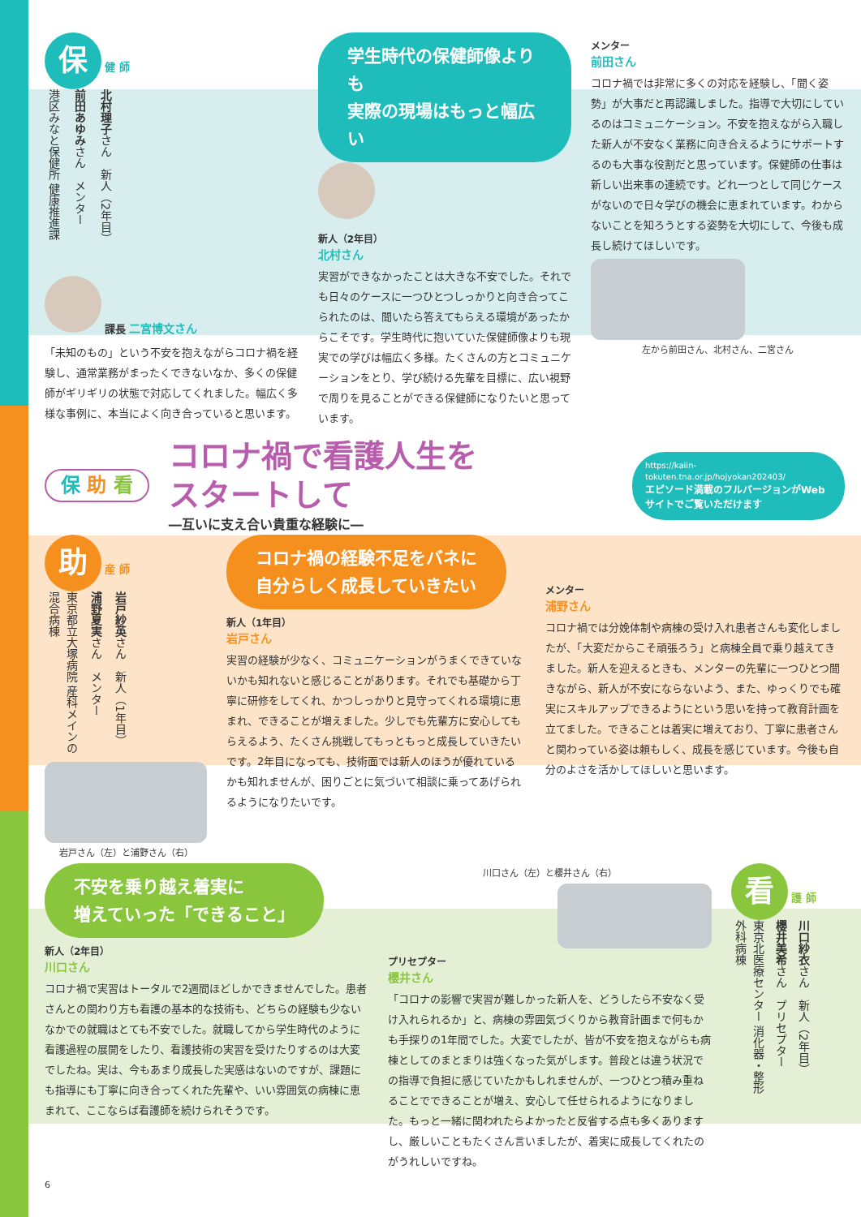保 健 師
港区みなと保健所 健康推進課
前田あゆみさん　メンター
北村理子さん　新人（2年目）
課長 二宮博文さん
「未知のもの」という不安を抱えながらコロナ禍を経験し、通常業務がまったくできないなか、多くの保健師がギリギリの状態で対応してくれました。幅広く多様な事例に、本当によく向き合っていると思います。
学生時代の保健師像よりも
実際の現場はもっと幅広い
新人（2年目）
北村さん
実習ができなかったことは大きな不安でした。それでも日々のケースに一つひとつしっかりと向き合ってこられたのは、聞いたら答えてもらえる環境があったからこそです。学生時代に抱いていた保健師像よりも現実での学びは幅広く多様。たくさんの方とコミュニケーションをとり、学び続ける先輩を目標に、広い視野で周りを見ることができる保健師になりたいと思っています。
メンター
前田さん
コロナ禍では非常に多くの対応を経験し、「聞く姿勢」が大事だと再認識しました。指導で大切にしているのはコミュニケーション。不安を抱えながら入職した新人が不安なく業務に向き合えるようにサポートするのも大事な役割だと思っています。保健師の仕事は新しい出来事の連続です。どれ一つとして同じケースがないので日々学びの機会に恵まれています。わからないことを知ろうとする姿勢を大切にして、今後も成長し続けてほしいです。
左から前田さん、北村さん、二宮さん
保 助 看
コロナ禍で看護人生を
スタートして
―互いに支え合い貴重な経験に―
https://kaiin-tokuten.tna.or.jp/hojyokan202403/
エピソード満載のフルバージョンがWebサイトでご覧いただけます
助 産 師
東京都立大塚病院 産科メインの混合病棟
浦野夏実さん　メンター
岩戸紗英さん　新人（1年目）
岩戸さん（左）と浦野さん（右）
コロナ禍の経験不足をバネに
自分らしく成長していきたい
新人（1年目）
岩戸さん
実習の経験が少なく、コミュニケーションがうまくできていないかも知れないと感じることがあります。それでも基礎から丁寧に研修をしてくれ、かつしっかりと見守ってくれる環境に恵まれ、できることが増えました。少しでも先輩方に安心してもらえるよう、たくさん挑戦してもっともっと成長していきたいです。2年目になっても、技術面では新人のほうが優れているかも知れませんが、困りごとに気づいて相談に乗ってあげられるようになりたいです。
メンター
浦野さん
コロナ禍では分娩体制や病棟の受け入れ患者さんも変化しましたが、「大変だからこそ頑張ろう」と病棟全員で乗り越えてきました。新人を迎えるときも、メンターの先輩に一つひとつ聞きながら、新人が不安にならないよう、また、ゆっくりでも確実にスキルアップできるようにという思いを持って教育計画を立てました。できることは着実に増えており、丁寧に患者さんと関わっている姿は頼もしく、成長を感じています。今後も自分のよさを活かしてほしいと思います。
不安を乗り越え着実に
増えていった「できること」
新人（2年目）
川口さん
コロナ禍で実習はトータルで2週間ほどしかできませんでした。患者さんとの関わり方も看護の基本的な技術も、どちらの経験も少ないなかでの就職はとても不安でした。就職してから学生時代のように看護過程の展開をしたり、看護技術の実習を受けたりするのは大変でしたね。実は、今もあまり成長した実感はないのですが、課題にも指導にも丁寧に向き合ってくれた先輩や、いい雰囲気の病棟に恵まれて、ここならば看護師を続けられそうです。
川口さん（左）と櫻井さん（右）
プリセプター
櫻井さん
「コロナの影響で実習が難しかった新人を、どうしたら不安なく受け入れられるか」と、病棟の雰囲気づくりから教育計画まで何もかも手探りの1年間でした。大変でしたが、皆が不安を抱えながらも病棟としてのまとまりは強くなった気がします。普段とは違う状況での指導で負担に感じていたかもしれませんが、一つひとつ積み重ねることでできることが増え、安心して任せられるようになりました。もっと一緒に関われたらよかったと反省する点も多くありますし、厳しいこともたくさん言いましたが、着実に成長してくれたのがうれしいですね。
看 護 師
東京北医療センター 消化器・整形外科病棟
櫻井美希さん　プリセプター
川口紗衣さん　新人（2年目）
6